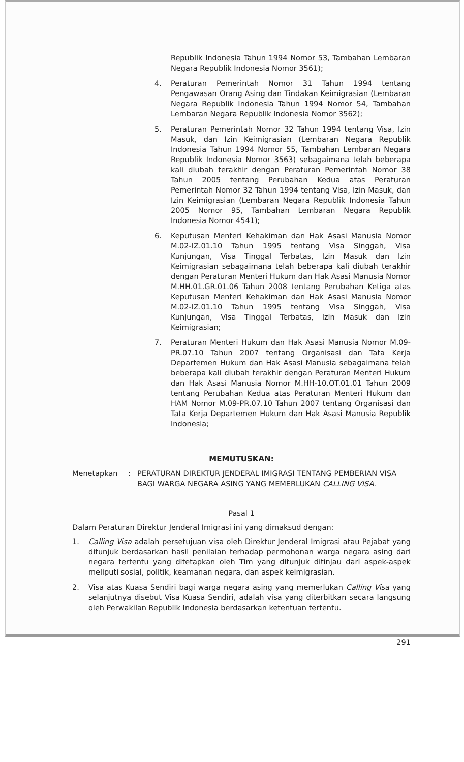Republik Indonesia Tahun 1994 Nomor 53, Tambahan Lembaran Negara Republik Indonesia Nomor 3561);
4. Peraturan Pemerintah Nomor 31 Tahun 1994 tentang Pengawasan Orang Asing dan Tindakan Keimigrasian (Lembaran Negara Republik Indonesia Tahun 1994 Nomor 54, Tambahan Lembaran Negara Republik Indonesia Nomor 3562);
5. Peraturan Pemerintah Nomor 32 Tahun 1994 tentang Visa, Izin Masuk, dan Izin Keimigrasian (Lembaran Negara Republik Indonesia Tahun 1994 Nomor 55, Tambahan Lembaran Negara Republik Indonesia Nomor 3563) sebagaimana telah beberapa kali diubah terakhir dengan Peraturan Pemerintah Nomor 38 Tahun 2005 tentang Perubahan Kedua atas Peraturan Pemerintah Nomor 32 Tahun 1994 tentang Visa, Izin Masuk, dan Izin Keimigrasian (Lembaran Negara Republik Indonesia Tahun 2005 Nomor 95, Tambahan Lembaran Negara Republik Indonesia Nomor 4541);
6. Keputusan Menteri Kehakiman dan Hak Asasi Manusia Nomor M.02-IZ.01.10 Tahun 1995 tentang Visa Singgah, Visa Kunjungan, Visa Tinggal Terbatas, Izin Masuk dan Izin Keimigrasian sebagaimana telah beberapa kali diubah terakhir dengan Peraturan Menteri Hukum dan Hak Asasi Manusia Nomor M.HH.01.GR.01.06 Tahun 2008 tentang Perubahan Ketiga atas Keputusan Menteri Kehakiman dan Hak Asasi Manusia Nomor M.02-IZ.01.10 Tahun 1995 tentang Visa Singgah, Visa Kunjungan, Visa Tinggal Terbatas, Izin Masuk dan Izin Keimigrasian;
7. Peraturan Menteri Hukum dan Hak Asasi Manusia Nomor M.09-PR.07.10 Tahun 2007 tentang Organisasi dan Tata Kerja Departemen Hukum dan Hak Asasi Manusia sebagaimana telah beberapa kali diubah terakhir dengan Peraturan Menteri Hukum dan Hak Asasi Manusia Nomor M.HH-10.OT.01.01 Tahun 2009 tentang Perubahan Kedua atas Peraturan Menteri Hukum dan HAM Nomor M.09-PR.07.10 Tahun 2007 tentang Organisasi dan Tata Kerja Departemen Hukum dan Hak Asasi Manusia Republik Indonesia;
MEMUTUSKAN:
Menetapkan: PERATURAN DIREKTUR JENDERAL IMIGRASI TENTANG PEMBERIAN VISA BAGI WARGA NEGARA ASING YANG MEMERLUKAN CALLING VISA.
Pasal 1
Dalam Peraturan Direktur Jenderal Imigrasi ini yang dimaksud dengan:
1. Calling Visa adalah persetujuan visa oleh Direktur Jenderal Imigrasi atau Pejabat yang ditunjuk berdasarkan hasil penilaian terhadap permohonan warga negara asing dari negara tertentu yang ditetapkan oleh Tim yang ditunjuk ditinjau dari aspek-aspek meliputi sosial, politik, keamanan negara, dan aspek keimigrasian.
2. Visa atas Kuasa Sendiri bagi warga negara asing yang memerlukan Calling Visa yang selanjutnya disebut Visa Kuasa Sendiri, adalah visa yang diterbitkan secara langsung oleh Perwakilan Republik Indonesia berdasarkan ketentuan tertentu.
291